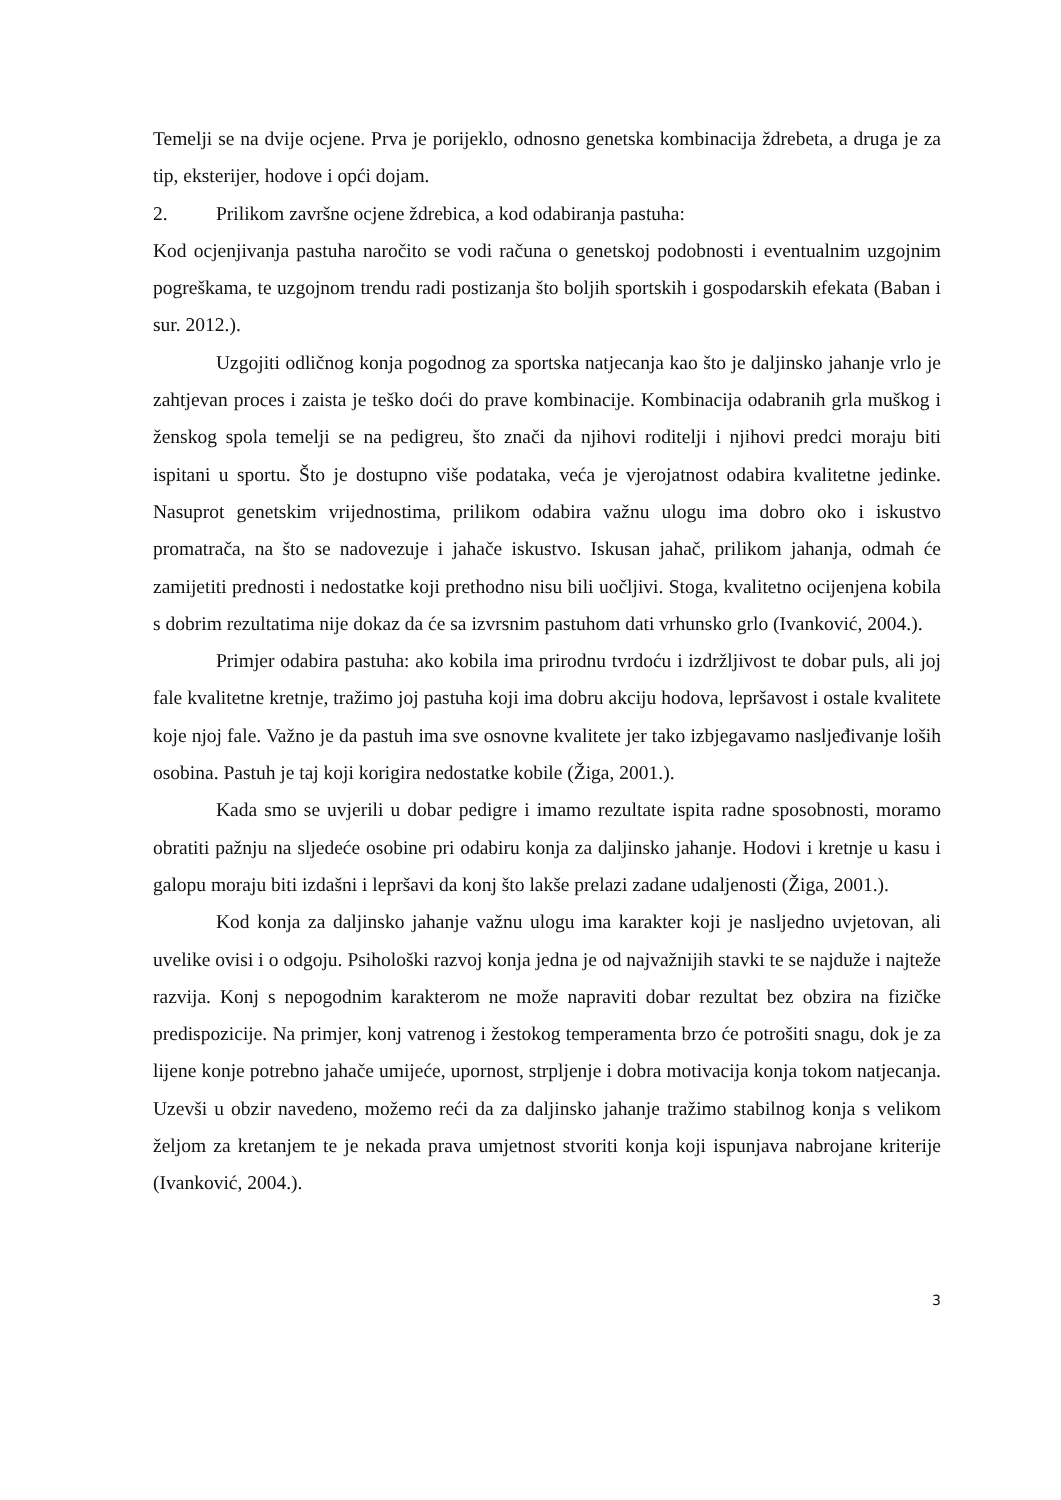Temelji se na dvije ocjene. Prva je porijeklo, odnosno genetska kombinacija ždrebeta, a druga je za tip, eksterijer, hodove i opći dojam.
2. Prilikom završne ocjene ždrebica, a kod odabiranja pastuha:
Kod ocjenjivanja pastuha naročito se vodi računa o genetskoj podobnosti i eventualnim uzgojnim pogreškama, te uzgojnom trendu radi postizanja što boljih sportskih i gospodarskih efekata (Baban i sur. 2012.).
Uzgojiti odličnog konja pogodnog za sportska natjecanja kao što je daljinsko jahanje vrlo je zahtjevan proces i zaista je teško doći do prave kombinacije. Kombinacija odabranih grla muškog i ženskog spola temelji se na pedigreu, što znači da njihovi roditelji i njihovi predci moraju biti ispitani u sportu. Što je dostupno više podataka, veća je vjerojatnost odabira kvalitetne jedinke. Nasuprot genetskim vrijednostima, prilikom odabira važnu ulogu ima dobro oko i iskustvo promatrača, na što se nadovezuje i jahače iskustvo. Iskusan jahač, prilikom jahanja, odmah će zamijetiti prednosti i nedostatke koji prethodno nisu bili uočljivi. Stoga, kvalitetno ocijenjena kobila s dobrim rezultatima nije dokaz da će sa izvrsnim pastuhom dati vrhunsko grlo (Ivanković, 2004.).
Primjer odabira pastuha: ako kobila ima prirodnu tvrdoću i izdržljivost te dobar puls, ali joj fale kvalitetne kretnje, tražimo joj pastuha koji ima dobru akciju hodova, lepršavost i ostale kvalitete koje njoj fale. Važno je da pastuh ima sve osnovne kvalitete jer tako izbjegavamo nasljeđivanje loših osobina. Pastuh je taj koji korigira nedostatke kobile (Žiga, 2001.).
Kada smo se uvjerili u dobar pedigre i imamo rezultate ispita radne sposobnosti, moramo obratiti pažnju na sljedeće osobine pri odabiru konja za daljinsko jahanje. Hodovi i kretnje u kasu i galopu moraju biti izdašni i lepršavi da konj što lakše prelazi zadane udaljenosti (Žiga, 2001.).
Kod konja za daljinsko jahanje važnu ulogu ima karakter koji je nasljedno uvjetovan, ali uvelike ovisi i o odgoju. Psihološki razvoj konja jedna je od najvažnijih stavki te se najduže i najteže razvija. Konj s nepogodnim karakterom ne može napraviti dobar rezultat bez obzira na fizičke predispozicije. Na primjer, konj vatrenog i žestokog temperamenta brzo će potrošiti snagu, dok je za lijene konje potrebno jahače umijeće, upornost, strpljenje i dobra motivacija konja tokom natjecanja. Uzevši u obzir navedeno, možemo reći da za daljinsko jahanje tražimo stabilnog konja s velikom željom za kretanjem te je nekada prava umjetnost stvoriti konja koji ispunjava nabrojane kriterije (Ivanković, 2004.).
3